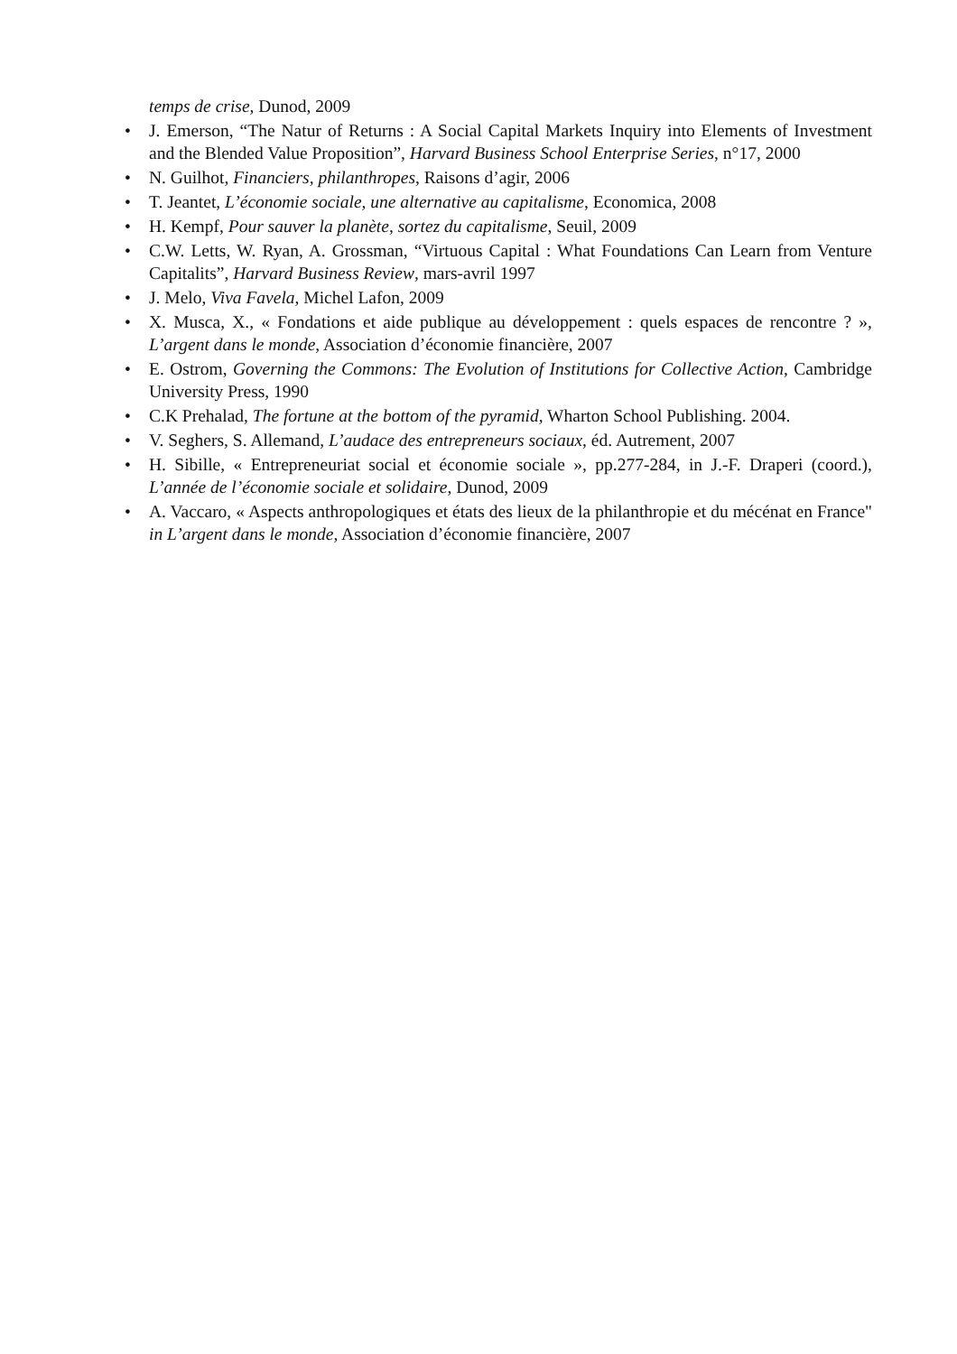temps de crise, Dunod, 2009
• J. Emerson, “The Natur of Returns : A Social Capital Markets Inquiry into Elements of Investment and the Blended Value Proposition”, Harvard Business School Enterprise Series, n°17, 2000
• N. Guilhot, Financiers, philanthropes, Raisons d’agir, 2006
• T. Jeantet, L’économie sociale, une alternative au capitalisme, Economica, 2008
• H. Kempf, Pour sauver la planète, sortez du capitalisme, Seuil, 2009
• C.W. Letts, W. Ryan, A. Grossman, “Virtuous Capital : What Foundations Can Learn from Venture Capitalits”, Harvard Business Review, mars-avril 1997
• J. Melo, Viva Favela, Michel Lafon, 2009
• X. Musca, X., « Fondations et aide publique au développement : quels espaces de rencontre ? », L’argent dans le monde, Association d’économie financière, 2007
• E. Ostrom, Governing the Commons: The Evolution of Institutions for Collective Action, Cambridge University Press, 1990
• C.K Prehalad, The fortune at the bottom of the pyramid, Wharton School Publishing. 2004.
• V. Seghers, S. Allemand, L’audace des entrepreneurs sociaux, éd. Autrement, 2007
• H. Sibille, « Entrepreneuriat social et économie sociale », pp.277-284, in J.-F. Draperi (coord.), L’année de l’économie sociale et solidaire, Dunod, 2009
• A. Vaccaro, « Aspects anthropologiques et états des lieux de la philanthropie et du mécénat en France" in L’argent dans le monde, Association d’économie financière, 2007